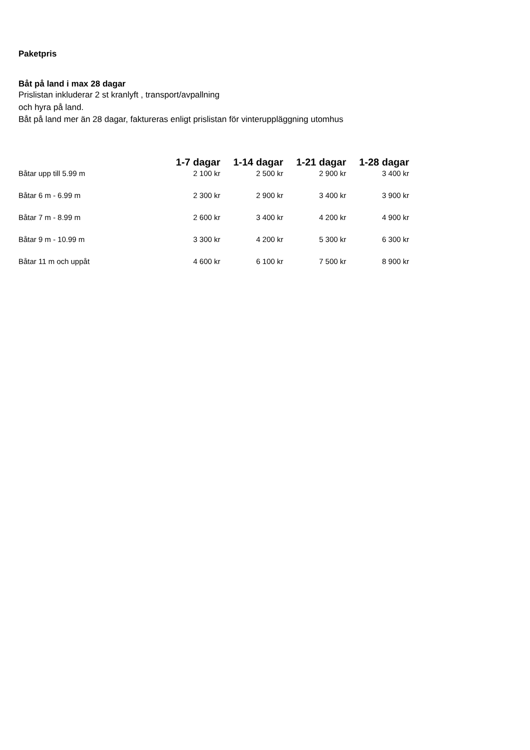Paketpris
Båt på land i max 28 dagar
Prislistan inkluderar 2 st kranlyft , transport/avpallning
och hyra på land.
Båt på land mer än 28 dagar, faktureras enligt prislistan för vinteruppläggning utomhus
| | 1-7 dagar | 1-14 dagar | 1-21 dagar | 1-28 dagar |
| --- | --- | --- | --- | --- |
| Båtar upp till 5.99 m | 2 100 kr | 2 500 kr | 2 900 kr | 3 400 kr |
| Båtar 6 m - 6.99 m | 2 300 kr | 2 900 kr | 3 400 kr | 3 900 kr |
| Båtar 7 m - 8.99 m | 2 600 kr | 3 400 kr | 4 200 kr | 4 900 kr |
| Båtar 9 m - 10.99 m | 3 300 kr | 4 200 kr | 5 300 kr | 6 300 kr |
| Båtar 11 m och uppåt | 4 600 kr | 6 100 kr | 7 500 kr | 8 900 kr |